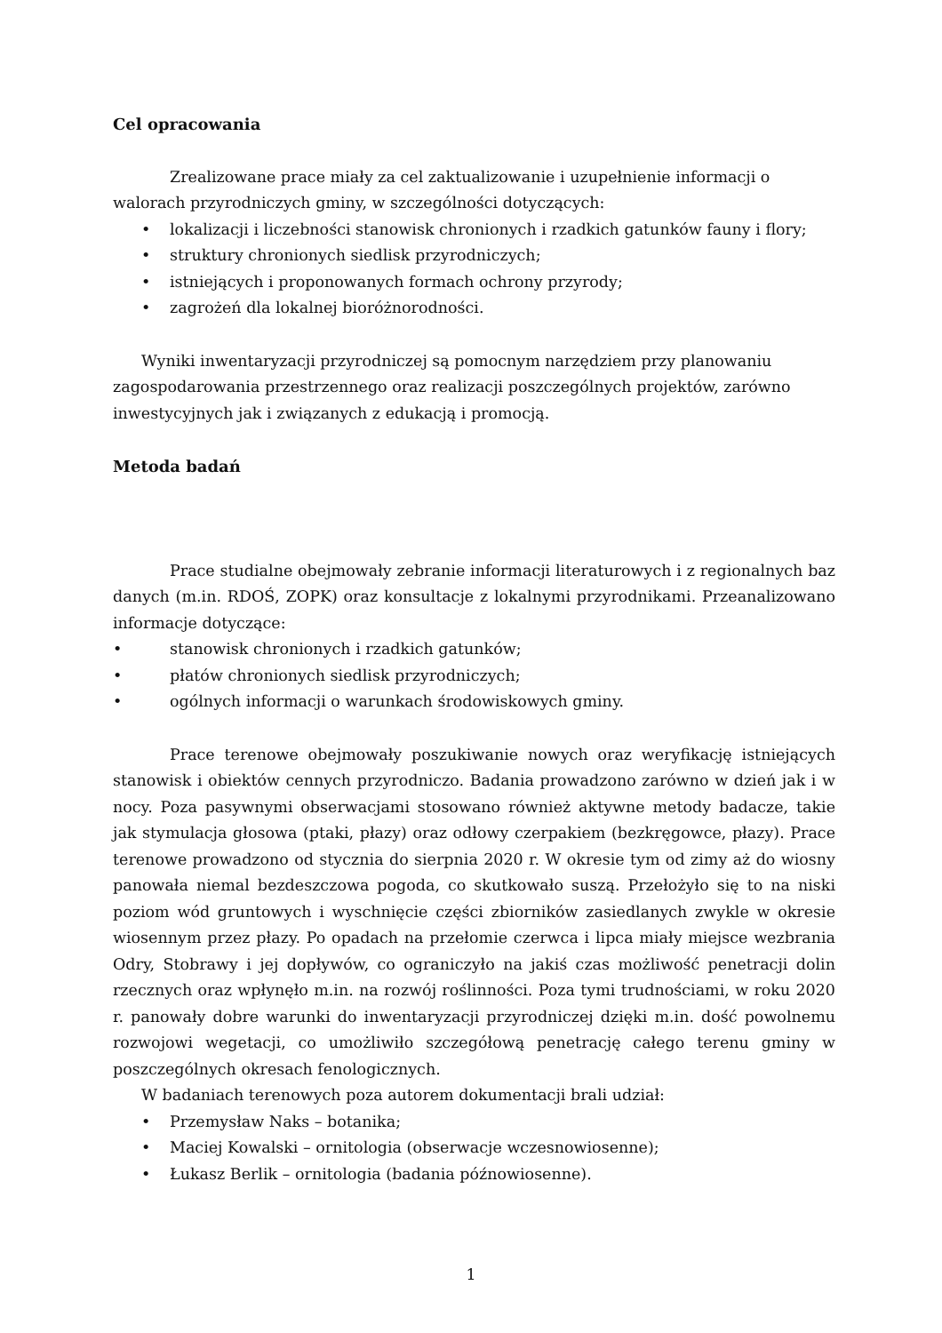Cel opracowania
Zrealizowane prace miały za cel zaktualizowanie i uzupełnienie informacji o walorach przyrodniczych gminy, w szczególności dotyczących:
• lokalizacji i liczebności stanowisk chronionych i rzadkich gatunków fauny i flory;
• struktury chronionych siedlisk przyrodniczych;
• istniejących i proponowanych formach ochrony przyrody;
• zagrożeń dla lokalnej bioróżnorodności.
Wyniki inwentaryzacji przyrodniczej są pomocnym narzędziem przy planowaniu zagospodarowania przestrzennego oraz realizacji poszczególnych projektów, zarówno inwestycyjnych jak i związanych z edukacją i promocją.
Metoda badań
Prace studialne obejmowały zebranie informacji literaturowych i z regionalnych baz danych (m.in. RDOŚ, ZOPK) oraz konsultacje z lokalnymi przyrodnikami. Przeanalizowano informacje dotyczące:
• stanowisk chronionych i rzadkich gatunków;
• płatów chronionych siedlisk przyrodniczych;
• ogólnych informacji o warunkach środowiskowych gminy.
Prace terenowe obejmowały poszukiwanie nowych oraz weryfikację istniejących stanowisk i obiektów cennych przyrodniczo. Badania prowadzono zarówno w dzień jak i w nocy. Poza pasywnymi obserwacjami stosowano również aktywne metody badacze, takie jak stymulacja głosowa (ptaki, płazy) oraz odłowy czerpakiem (bezkręgowce, płazy). Prace terenowe prowadzono od stycznia do sierpnia 2020 r. W okresie tym od zimy aż do wiosny panowała niemal bezdeszczowa pogoda, co skutkowało suszą. Przełożyło się to na niski poziom wód gruntowych i wyschnięcie części zbiorników zasiedlanych zwykle w okresie wiosennym przez płazy. Po opadach na przełomie czerwca i lipca miały miejsce wezbrania Odry, Stobrawy i jej dopływów, co ograniczyło na jakiś czas możliwość penetracji dolin rzecznych oraz wpłynęło m.in. na rozwój roślinności. Poza tymi trudnościami, w roku 2020 r. panowały dobre warunki do inwentaryzacji przyrodniczej dzięki m.in. dość powolnemu rozwojowi wegetacji, co umożliwiło szczegółową penetrację całego terenu gminy w poszczególnych okresach fenologicznych.
W badaniach terenowych poza autorem dokumentacji brali udział:
• Przemysław Naks – botanika;
• Maciej Kowalski – ornitologia (obserwacje wczesnowiosenne);
• Łukasz Berlik – ornitologia (badania późnowiosenne).
1